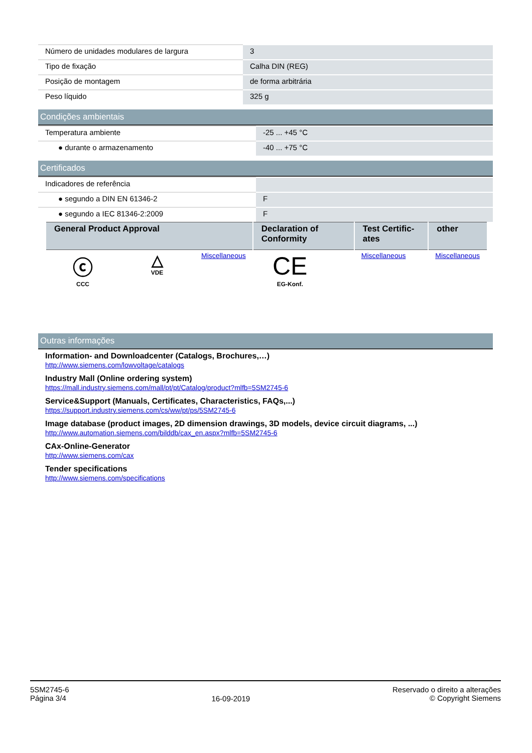| Número de unidades modulares de largura | 3 |
| Tipo de fixação | Calha DIN (REG) |
| Posição de montagem | de forma arbitrária |
| Peso líquido | 325 g |
Condições ambientais
| Temperatura ambiente | -25 ... +45 °C |
| ● durante o armazenamento | -40 ... +75 °C |
Certificados
| Indicadores de referência | |
| ● segundo a DIN EN 61346-2 | F |
| ● segundo a IEC 81346-2:2009 | F |
| General Product Approval | | | Declaration of Conformity | Test Certific-ates | other |
| --- | --- | --- | --- | --- | --- |
| ⓒ CCC | △ VDE | Miscellaneous | CE EG-Konf. | Miscellaneous | Miscellaneous |
Outras informações
Information- and Downloadcenter (Catalogs, Brochures,…)
http://www.siemens.com/lowvoltage/catalogs
Industry Mall (Online ordering system)
https://mall.industry.siemens.com/mall/pt/pt/Catalog/product?mlfb=5SM2745-6
Service&Support (Manuals, Certificates, Characteristics, FAQs,...)
https://support.industry.siemens.com/cs/ww/pt/ps/5SM2745-6
Image database (product images, 2D dimension drawings, 3D models, device circuit diagrams, ...)
http://www.automation.siemens.com/bilddb/cax_en.aspx?mlfb=5SM2745-6
CAx-Online-Generator
http://www.siemens.com/cax
Tender specifications
http://www.siemens.com/specifications
5SM2745-6
Página 3/4
16-09-2019
Reservado o direito a alterações
© Copyright Siemens